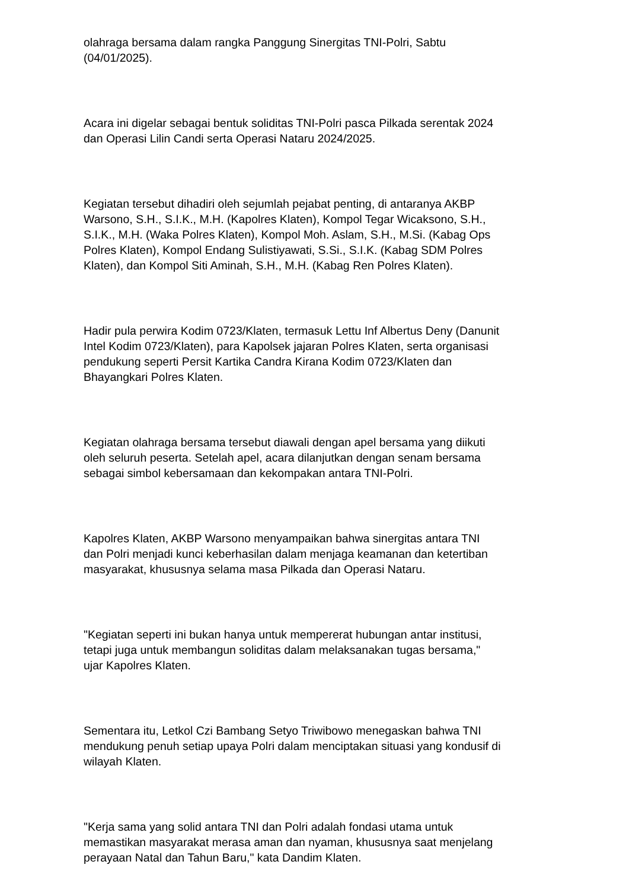olahraga bersama dalam rangka Panggung Sinergitas TNI-Polri, Sabtu
(04/01/2025).
Acara ini digelar sebagai bentuk soliditas TNI-Polri pasca Pilkada serentak 2024
dan Operasi Lilin Candi serta Operasi Nataru 2024/2025.
Kegiatan tersebut dihadiri oleh sejumlah pejabat penting, di antaranya AKBP
Warsono, S.H., S.I.K., M.H. (Kapolres Klaten), Kompol Tegar Wicaksono, S.H.,
S.I.K., M.H. (Waka Polres Klaten), Kompol Moh. Aslam, S.H., M.Si. (Kabag Ops
Polres Klaten), Kompol Endang Sulistiyawati, S.Si., S.I.K. (Kabag SDM Polres
Klaten), dan Kompol Siti Aminah, S.H., M.H. (Kabag Ren Polres Klaten).
Hadir pula perwira Kodim 0723/Klaten, termasuk Lettu Inf Albertus Deny (Danunit
Intel Kodim 0723/Klaten), para Kapolsek jajaran Polres Klaten, serta organisasi
pendukung seperti Persit Kartika Candra Kirana Kodim 0723/Klaten dan
Bhayangkari Polres Klaten.
Kegiatan olahraga bersama tersebut diawali dengan apel bersama yang diikuti
oleh seluruh peserta. Setelah apel, acara dilanjutkan dengan senam bersama
sebagai simbol kebersamaan dan kekompakan antara TNI-Polri.
Kapolres Klaten, AKBP Warsono menyampaikan bahwa sinergitas antara TNI
dan Polri menjadi kunci keberhasilan dalam menjaga keamanan dan ketertiban
masyarakat, khususnya selama masa Pilkada dan Operasi Nataru.
"Kegiatan seperti ini bukan hanya untuk mempererat hubungan antar institusi,
tetapi juga untuk membangun soliditas dalam melaksanakan tugas bersama,"
ujar Kapolres Klaten.
Sementara itu, Letkol Czi Bambang Setyo Triwibowo menegaskan bahwa TNI
mendukung penuh setiap upaya Polri dalam menciptakan situasi yang kondusif di
wilayah Klaten.
"Kerja sama yang solid antara TNI dan Polri adalah fondasi utama untuk
memastikan masyarakat merasa aman dan nyaman, khususnya saat menjelang
perayaan Natal dan Tahun Baru," kata Dandim Klaten.